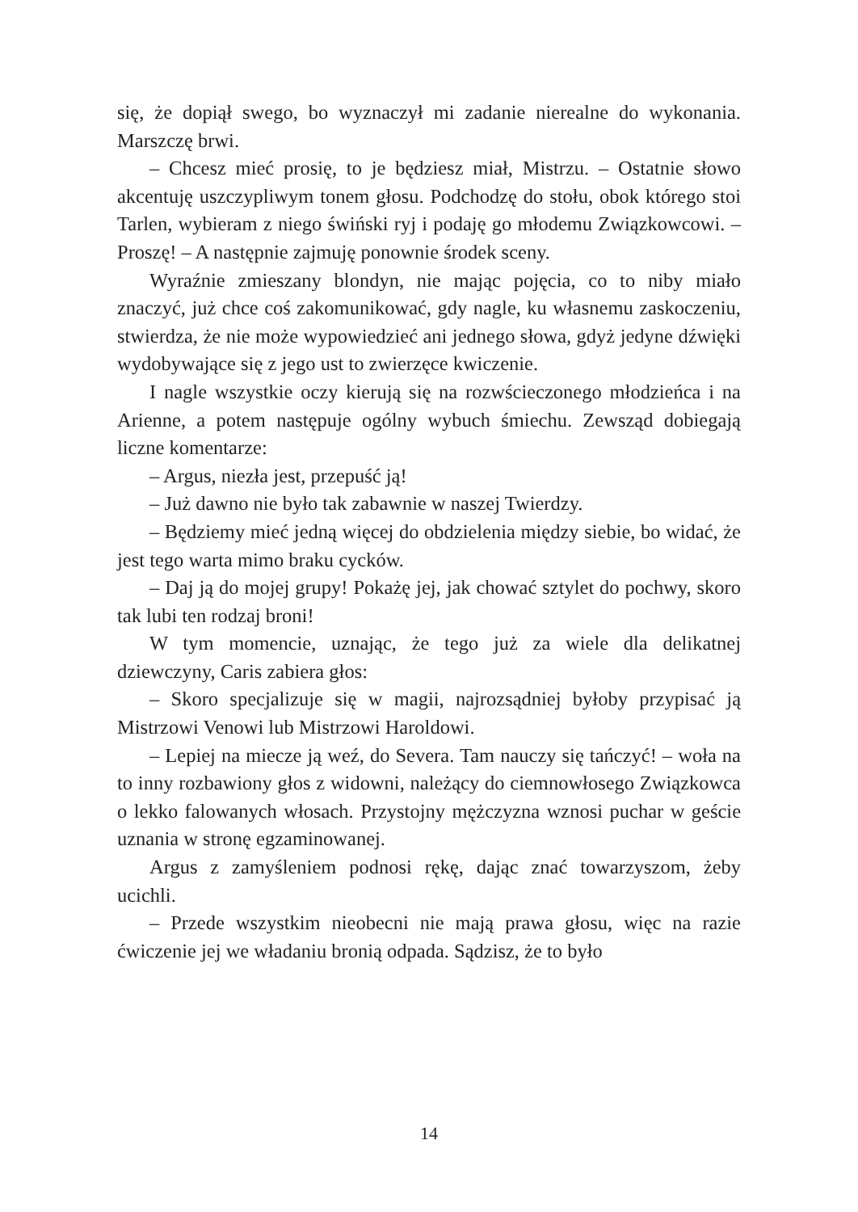się, że dopiął swego, bo wyznaczył mi zadanie nierealne do wykonania. Marszczę brwi.
– Chcesz mieć prosię, to je będziesz miał, Mistrzu. – Ostatnie słowo akcentuję uszczypliwym tonem głosu. Podchodzę do stołu, obok którego stoi Tarlen, wybieram z niego świński ryj i podaję go młodemu Związkowcowi. – Proszę! – A następnie zajmuję ponownie środek sceny.
Wyraźnie zmieszany blondyn, nie mając pojęcia, co to niby miało znaczyć, już chce coś zakomunikować, gdy nagle, ku własnemu zaskoczeniu, stwierdza, że nie może wypowiedzieć ani jednego słowa, gdyż jedyne dźwięki wydobywające się z jego ust to zwierzęce kwiczenie.
I nagle wszystkie oczy kierują się na rozwścieczonego młodzieńca i na Arienne, a potem następuje ogólny wybuch śmiechu. Zewsząd dobiegają liczne komentarze:
– Argus, niezła jest, przepuść ją!
– Już dawno nie było tak zabawnie w naszej Twierdzy.
– Będziemy mieć jedną więcej do obdzielenia między siebie, bo widać, że jest tego warta mimo braku cycków.
– Daj ją do mojej grupy! Pokażę jej, jak chować sztylet do pochwy, skoro tak lubi ten rodzaj broni!
W tym momencie, uznając, że tego już za wiele dla delikatnej dziewczyny, Caris zabiera głos:
– Skoro specjalizuje się w magii, najrozsądniej byłoby przypisać ją Mistrzowi Venowi lub Mistrzowi Haroldowi.
– Lepiej na miecze ją weź, do Severa. Tam nauczy się tańczyć! – woła na to inny rozbawiony głos z widowni, należący do ciemnowłosego Związkowca o lekko falowanych włosach. Przystojny mężczyzna wznosi puchar w geście uznania w stronę egzaminowanej.
Argus z zamyśleniem podnosi rękę, dając znać towarzyszom, żeby ucichli.
– Przede wszystkim nieobecni nie mają prawa głosu, więc na razie ćwiczenie jej we władaniu bronią odpada. Sądzisz, że to było
14